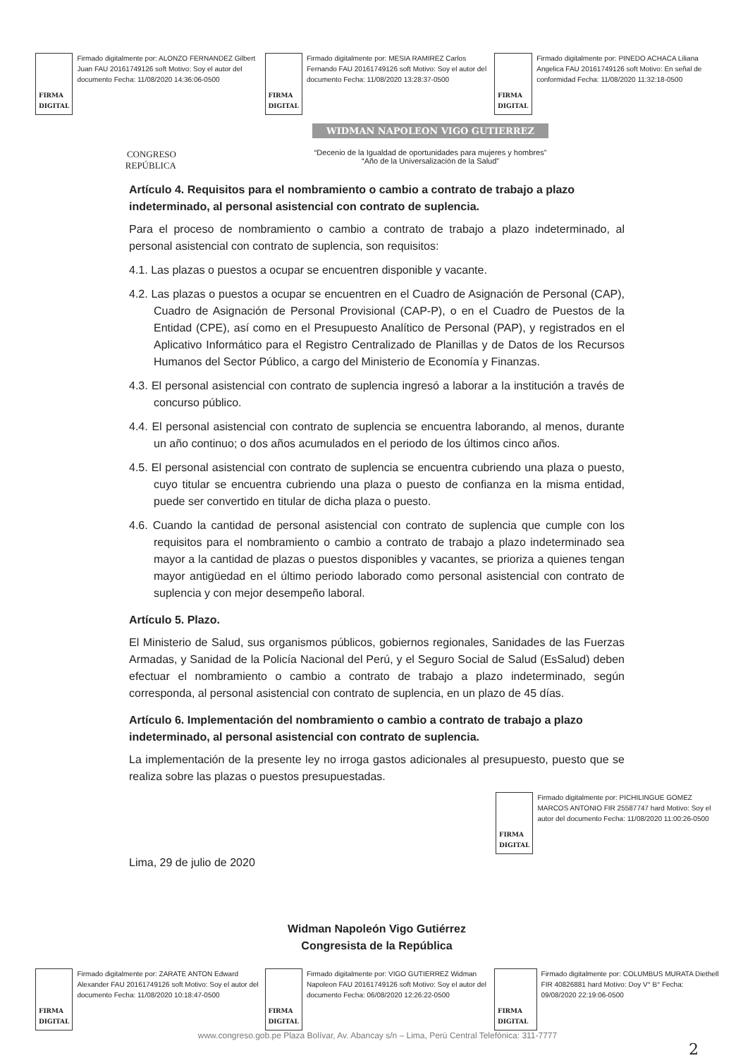FIRMA DIGITAL
Firmado digitalmente por: ALONZO FERNANDEZ Gilbert Juan FAU 20161749126 soft Motivo: Soy el autor del documento Fecha: 11/08/2020 14:36:06-0500
FIRMA DIGITAL
Firmado digitalmente por: MESIA RAMIREZ Carlos Fernando FAU 20161749126 soft Motivo: Soy el autor del documento Fecha: 11/08/2020 13:28:37-0500
FIRMA DIGITAL
Firmado digitalmente por: PINEDO ACHACA Liliana Angelica FAU 20161749126 soft Motivo: En señal de conformidad Fecha: 11/08/2020 11:32:18-0500
CONGRESO
REPÚBLICA
WIDMAN NAPOLEON VIGO GUTIERREZ
“Decenio de la Igualdad de oportunidades para mujeres y hombres”
“Año de la Universalización de la Salud”
Artículo 4. Requisitos para el nombramiento o cambio a contrato de trabajo a plazo indeterminado, al personal asistencial con contrato de suplencia.
Para el proceso de nombramiento o cambio a contrato de trabajo a plazo indeterminado, al personal asistencial con contrato de suplencia, son requisitos:
4.1. Las plazas o puestos a ocupar se encuentren disponible y vacante.
4.2. Las plazas o puestos a ocupar se encuentren en el Cuadro de Asignación de Personal (CAP), Cuadro de Asignación de Personal Provisional (CAP-P), o en el Cuadro de Puestos de la Entidad (CPE), así como en el Presupuesto Analítico de Personal (PAP), y registrados en el Aplicativo Informático para el Registro Centralizado de Planillas y de Datos de los Recursos Humanos del Sector Público, a cargo del Ministerio de Economía y Finanzas.
4.3. El personal asistencial con contrato de suplencia ingresó a laborar a la institución a través de concurso público.
4.4. El personal asistencial con contrato de suplencia se encuentra laborando, al menos, durante un año continuo; o dos años acumulados en el periodo de los últimos cinco años.
4.5. El personal asistencial con contrato de suplencia se encuentra cubriendo una plaza o puesto, cuyo titular se encuentra cubriendo una plaza o puesto de confianza en la misma entidad, puede ser convertido en titular de dicha plaza o puesto.
4.6. Cuando la cantidad de personal asistencial con contrato de suplencia que cumple con los requisitos para el nombramiento o cambio a contrato de trabajo a plazo indeterminado sea mayor a la cantidad de plazas o puestos disponibles y vacantes, se prioriza a quienes tengan mayor antigüedad en el último periodo laborado como personal asistencial con contrato de suplencia y con mejor desempeño laboral.
Artículo 5. Plazo.
El Ministerio de Salud, sus organismos públicos, gobiernos regionales, Sanidades de las Fuerzas Armadas, y Sanidad de la Policía Nacional del Perú, y el Seguro Social de Salud (EsSalud) deben efectuar el nombramiento o cambio a contrato de trabajo a plazo indeterminado, según corresponda, al personal asistencial con contrato de suplencia, en un plazo de 45 días.
Artículo 6. Implementación del nombramiento o cambio a contrato de trabajo a plazo indeterminado, al personal asistencial con contrato de suplencia.
La implementación de la presente ley no irroga gastos adicionales al presupuesto, puesto que se realiza sobre las plazas o puestos presupuestadas.
FIRMA DIGITAL
Firmado digitalmente por: PICHILINGUE GOMEZ MARCOS ANTONIO FIR 25587747 hard Motivo: Soy el autor del documento Fecha: 11/08/2020 11:00:26-0500
Lima, 29 de julio de 2020
Widman Napoleón Vigo Gutiérrez
Congresista de la República
FIRMA DIGITAL
Firmado digitalmente por: ZARATE ANTON Edward Alexander FAU 20161749126 soft Motivo: Soy el autor del documento Fecha: 11/08/2020 10:18:47-0500
FIRMA DIGITAL
Firmado digitalmente por: VIGO GUTIERREZ Widman Napoleon FAU 20161749126 soft Motivo: Soy el autor del documento Fecha: 06/08/2020 12:26:22-0500
FIRMA DIGITAL
Firmado digitalmente por: COLUMBUS MURATA Diethell FIR 40826881 hard Motivo: Doy V° B° Fecha: 09/08/2020 22:19:06-0500
www.congreso.gob.pe Plaza Bolívar, Av. Abancay s/n – Lima, Perú Central Telefónica: 311-7777
2